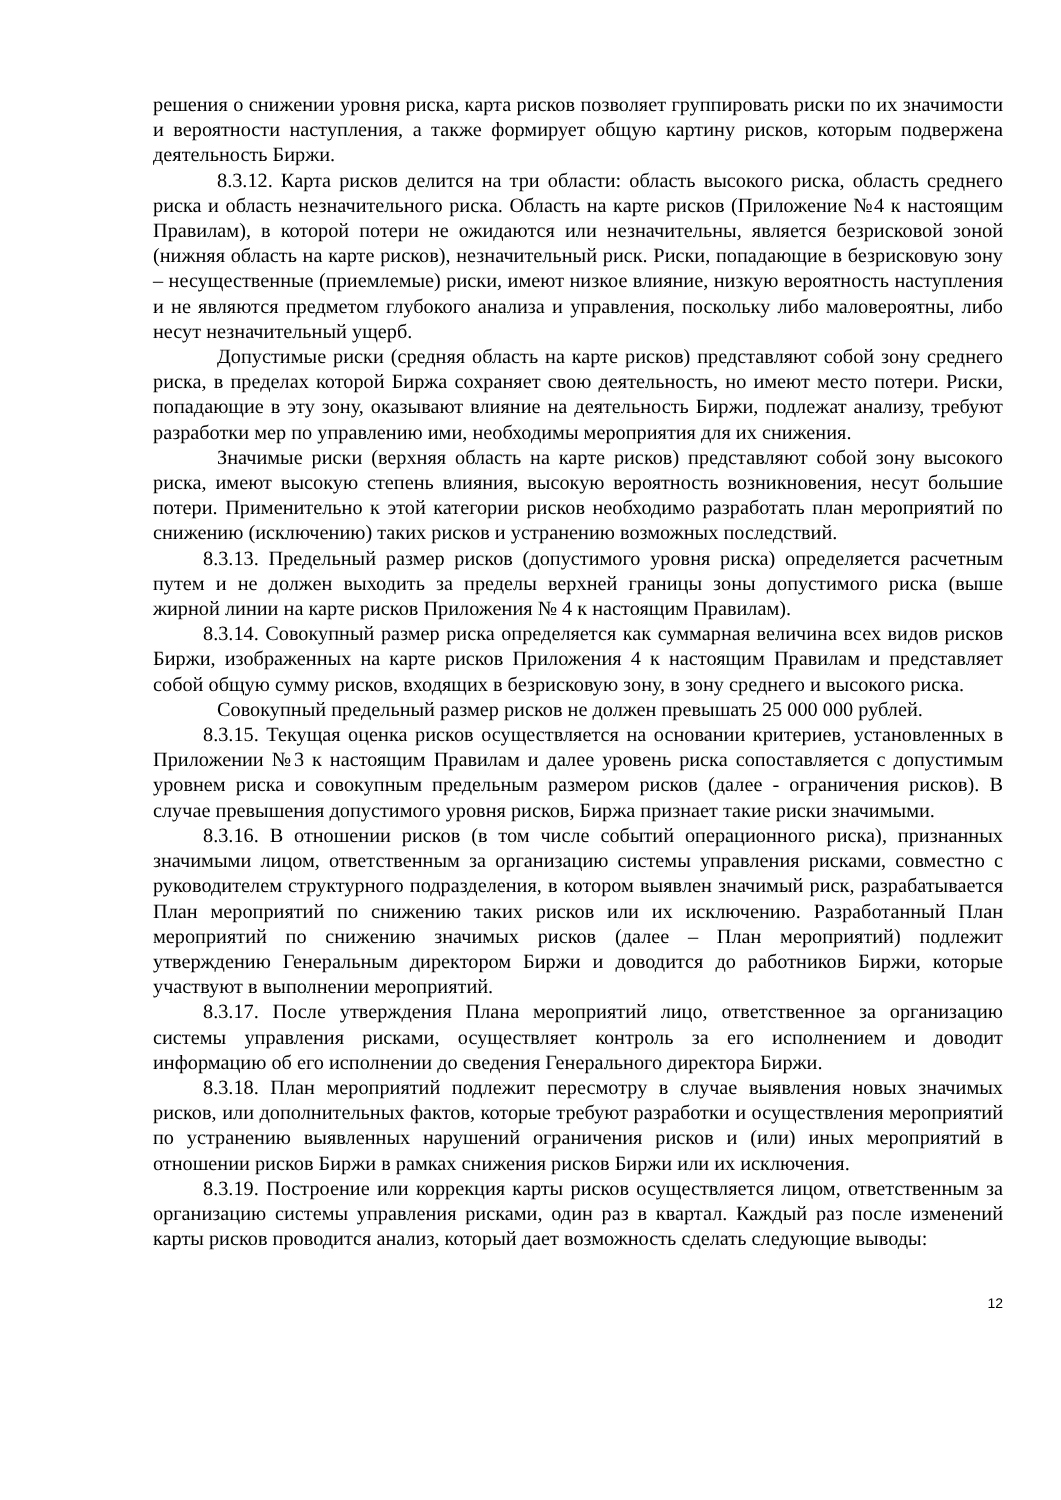решения о снижении уровня риска, карта рисков позволяет группировать риски по их значимости и вероятности наступления, а также формирует общую картину рисков, которым подвержена деятельность Биржи.
8.3.12. Карта рисков делится на три области: область высокого риска, область среднего риска и область незначительного риска. Область на карте рисков (Приложение №4 к настоящим Правилам), в которой потери не ожидаются или незначительны, является безрисковой зоной (нижняя область на карте рисков), незначительный риск. Риски, попадающие в безрисковую зону – несущественные (приемлемые) риски, имеют низкое влияние, низкую вероятность наступления и не являются предметом глубокого анализа и управления, поскольку либо маловероятны, либо несут незначительный ущерб.
Допустимые риски (средняя область на карте рисков) представляют собой зону среднего риска, в пределах которой Биржа сохраняет свою деятельность, но имеют место потери. Риски, попадающие в эту зону, оказывают влияние на деятельность Биржи, подлежат анализу, требуют разработки мер по управлению ими, необходимы мероприятия для их снижения.
Значимые риски (верхняя область на карте рисков) представляют собой зону высокого риска, имеют высокую степень влияния, высокую вероятность возникновения, несут большие потери. Применительно к этой категории рисков необходимо разработать план мероприятий по снижению (исключению) таких рисков и устранению возможных последствий.
8.3.13. Предельный размер рисков (допустимого уровня риска) определяется расчетным путем и не должен выходить за пределы верхней границы зоны допустимого риска (выше жирной линии на карте рисков Приложения № 4 к настоящим Правилам).
8.3.14. Совокупный размер риска определяется как суммарная величина всех видов рисков Биржи, изображенных на карте рисков Приложения 4 к настоящим Правилам и представляет собой общую сумму рисков, входящих в безрисковую зону, в зону среднего и высокого риска.
Совокупный предельный размер рисков не должен превышать 25 000 000 рублей.
8.3.15. Текущая оценка рисков осуществляется на основании критериев, установленных в Приложении №3 к настоящим Правилам и далее уровень риска сопоставляется с допустимым уровнем риска и совокупным предельным размером рисков (далее - ограничения рисков). В случае превышения допустимого уровня рисков, Биржа признает такие риски значимыми.
8.3.16. В отношении рисков (в том числе событий операционного риска), признанных значимыми лицом, ответственным за организацию системы управления рисками, совместно с руководителем структурного подразделения, в котором выявлен значимый риск, разрабатывается План мероприятий по снижению таких рисков или их исключению. Разработанный План мероприятий по снижению значимых рисков (далее – План мероприятий) подлежит утверждению Генеральным директором Биржи и доводится до работников Биржи, которые участвуют в выполнении мероприятий.
8.3.17. После утверждения Плана мероприятий лицо, ответственное за организацию системы управления рисками, осуществляет контроль за его исполнением и доводит информацию об его исполнении до сведения Генерального директора Биржи.
8.3.18. План мероприятий подлежит пересмотру в случае выявления новых значимых рисков, или дополнительных фактов, которые требуют разработки и осуществления мероприятий по устранению выявленных нарушений ограничения рисков и (или) иных мероприятий в отношении рисков Биржи в рамках снижения рисков Биржи или их исключения.
8.3.19. Построение или коррекция карты рисков осуществляется лицом, ответственным за организацию системы управления рисками, один раз в квартал. Каждый раз после изменений карты рисков проводится анализ, который дает возможность сделать следующие выводы:
12